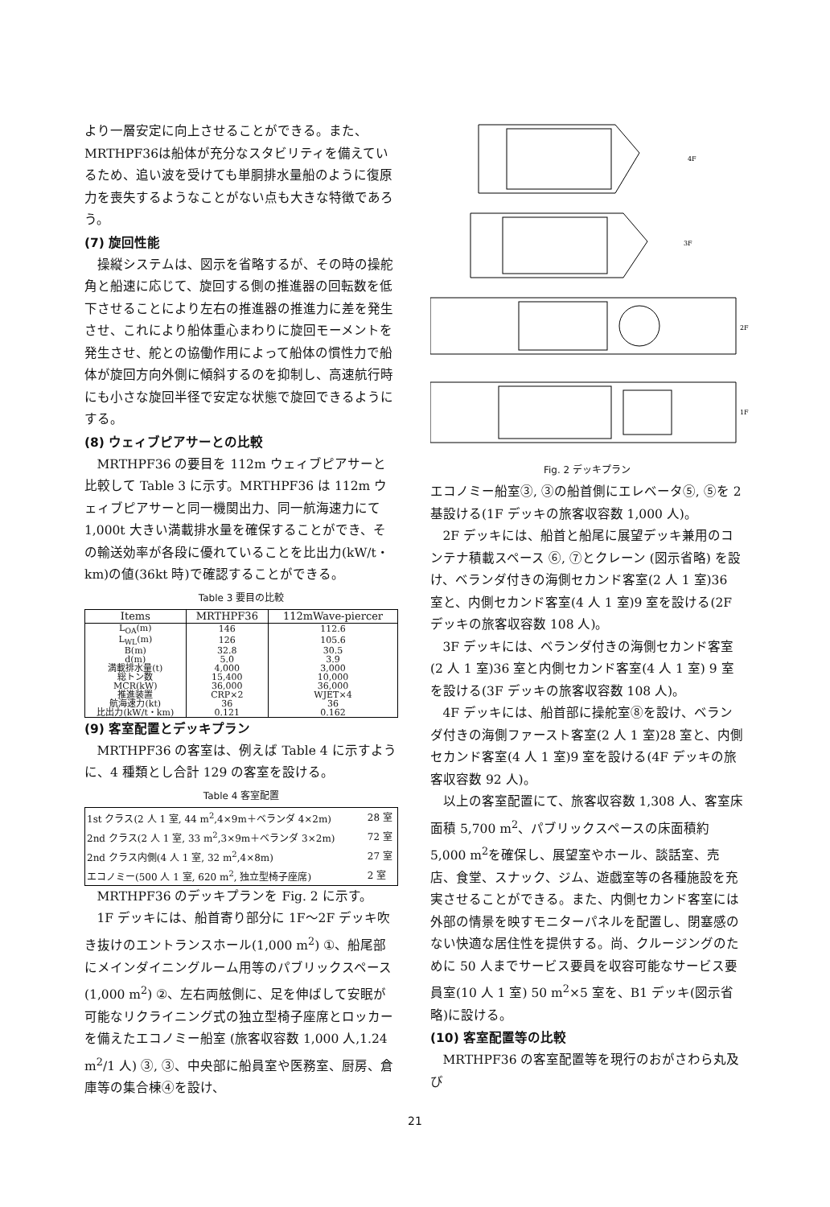より一層安定に向上させることができる。また、MRTHPF36は船体が充分なスタビリティを備えているため、追い波を受けても単胴排水量船のように復原力を喪失するようなことがない点も大きな特徴であろう。
(7) 旋回性能
操縦システムは、図示を省略するが、その時の操舵角と船速に応じて、旋回する側の推進器の回転数を低下させることにより左右の推進器の推進力に差を発生させ、これにより船体重心まわりに旋回モーメントを発生させ、舵との協働作用によって船体の慣性力で船体が旋回方向外側に傾斜するのを抑制し、高速航行時にも小さな旋回半径で安定な状態で旋回できるようにする。
(8) ウェィブピアサーとの比較
MRTHPF36 の要目を 112m ウェィブピアサーと比較して Table 3 に示す。MRTHPF36 は 112m ウェィブピアサーと同一機関出力、同一航海速力にて 1,000t 大きい満載排水量を確保することができ、その輸送効率が各段に優れていることを比出力(kW/t・km)の値(36kt 時)で確認することができる。
Table 3 要目の比較
| Items | MRTHPF36 | 112mWave-piercer |
| --- | --- | --- |
| L<sub>OA</sub>(m) | 146 | 112.6 |
| L<sub>WL</sub>(m) | 126 | 105.6 |
| B(m) | 32.8 | 30.5 |
| d(m) | 5.0 | 3.9 |
| 満載排水量(t) | 4,000 | 3,000 |
| 総トン数 | 15,400 | 10,000 |
| MCR(kW) | 36,000 | 36,000 |
| 推進装置 | CRP×2 | WJET×4 |
| 航海速力(kt) | 36 | 36 |
| 比出力(kW/t・km) | 0.121 | 0.162 |
(9) 客室配置とデッキプラン
MRTHPF36 の客室は、例えば Table 4 に示すように、4 種類とし合計 129 の客室を設ける。
Table 4 客室配置
| 1st クラス(2 人 1 室, 44 m<sup>2</sup>,4×9m＋ベランダ 4×2m) | 28 室 |
| 2nd クラス(2 人 1 室, 33 m<sup>2</sup>,3×9m＋ベランダ 3×2m) | 72 室 |
| 2nd クラス内側(4 人 1 室, 32 m<sup>2</sup>,4×8m) | 27 室 |
| エコノミー(500 人 1 室, 620 m<sup>2</sup>, 独立型椅子座席) | 2 室 |
MRTHPF36 のデッキプランを Fig. 2 に示す。
1F デッキには、船首寄り部分に 1F〜2F デッキ吹き抜けのエントランスホール(1,000 m<sup>2</sup>) ①、船尾部にメインダイニングルーム用等のパブリックスペース (1,000 m<sup>2</sup>) ②、左右両舷側に、足を伸ばして安眠が可能なリクライニング式の独立型椅子座席とロッカーを備えたエコノミー船室 (旅客収容数 1,000 人,1.24 m<sup>2</sup>/1 人) ③, ③、中央部に船員室や医務室、厨房、倉庫等の集合棟④を設け、
4F
3F
2F
1F
Fig. 2 デッキプラン
エコノミー船室③, ③の船首側にエレベータ⑤, ⑤を 2 基設ける(1F デッキの旅客収容数 1,000 人)。
2F デッキには、船首と船尾に展望デッキ兼用のコンテナ積載スペース ⑥, ⑦とクレーン (図示省略) を設け、ベランダ付きの海側セカンド客室(2 人 1 室)36 室と、内側セカンド客室(4 人 1 室)9 室を設ける(2F デッキの旅客収容数 108 人)。
3F デッキには、ベランダ付きの海側セカンド客室(2 人 1 室)36 室と内側セカンド客室(4 人 1 室) 9 室を設ける(3F デッキの旅客収容数 108 人)。
4F デッキには、船首部に操舵室⑧を設け、ベランダ付きの海側ファースト客室(2 人 1 室)28 室と、内側セカンド客室(4 人 1 室)9 室を設ける(4F デッキの旅客収容数 92 人)。
以上の客室配置にて、旅客収容数 1,308 人、客室床面積 5,700 m<sup>2</sup>、パブリックスペースの床面積約 5,000 m<sup>2</sup>を確保し、展望室やホール、談話室、売店、食堂、スナック、ジム、遊戯室等の各種施設を充実させることができる。また、内側セカンド客室には外部の情景を映すモニターパネルを配置し、閉塞感のない快適な居住性を提供する。尚、クルージングのために 50 人までサービス要員を収容可能なサービス要員室(10 人 1 室) 50 m<sup>2</sup>×5 室を、B1 デッキ(図示省略)に設ける。
(10) 客室配置等の比較
MRTHPF36 の客室配置等を現行のおがさわら丸及び
21